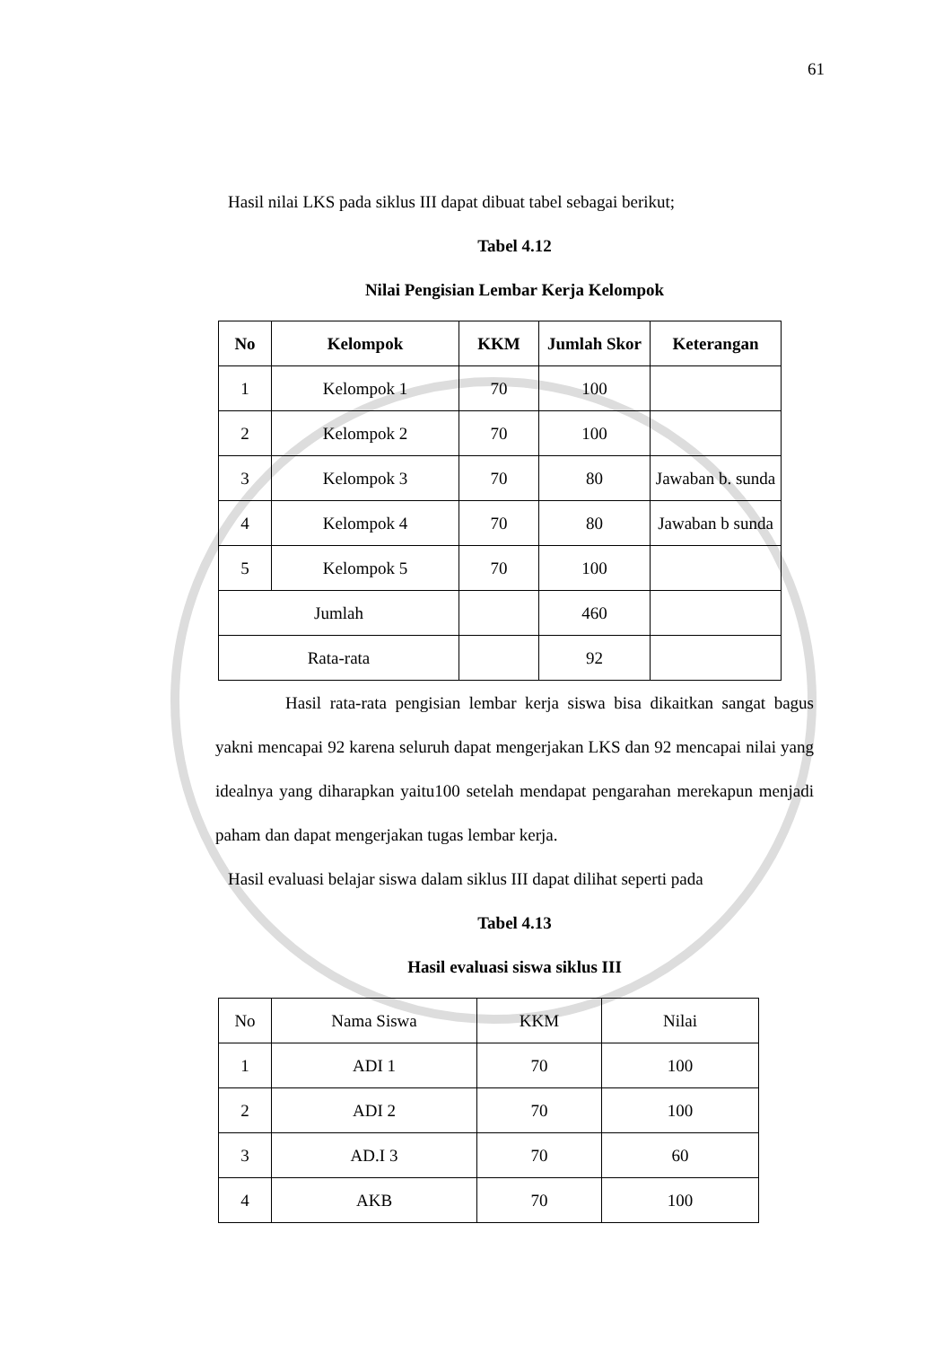61
Hasil nilai LKS pada siklus III dapat dibuat tabel sebagai berikut;
Tabel 4.12
Nilai Pengisian Lembar Kerja Kelompok
| No | Kelompok | KKM | Jumlah Skor | Keterangan |
| --- | --- | --- | --- | --- |
| 1 | Kelompok 1 | 70 | 100 | |
| 2 | Kelompok 2 | 70 | 100 | |
| 3 | Kelompok 3 | 70 | 80 | Jawaban b. sunda |
| 4 | Kelompok 4 | 70 | 80 | Jawaban b sunda |
| 5 | Kelompok 5 | 70 | 100 | |
| Jumlah | | | 460 | |
| Rata-rata | | | 92 | |
Hasil rata-rata pengisian lembar kerja siswa bisa dikaitkan sangat bagus yakni mencapai 92 karena seluruh dapat mengerjakan LKS dan 92 mencapai nilai yang idealnya yang diharapkan yaitu100 setelah mendapat pengarahan merekapun menjadi paham dan dapat mengerjakan tugas lembar kerja.
Hasil evaluasi belajar siswa dalam siklus III dapat dilihat seperti pada
Tabel 4.13
Hasil evaluasi siswa siklus III
| No | Nama Siswa | KKM | Nilai |
| 1 | ADI 1 | 70 | 100 |
| 2 | ADI 2 | 70 | 100 |
| 3 | AD.I 3 | 70 | 60 |
| 4 | AKB | 70 | 100 |